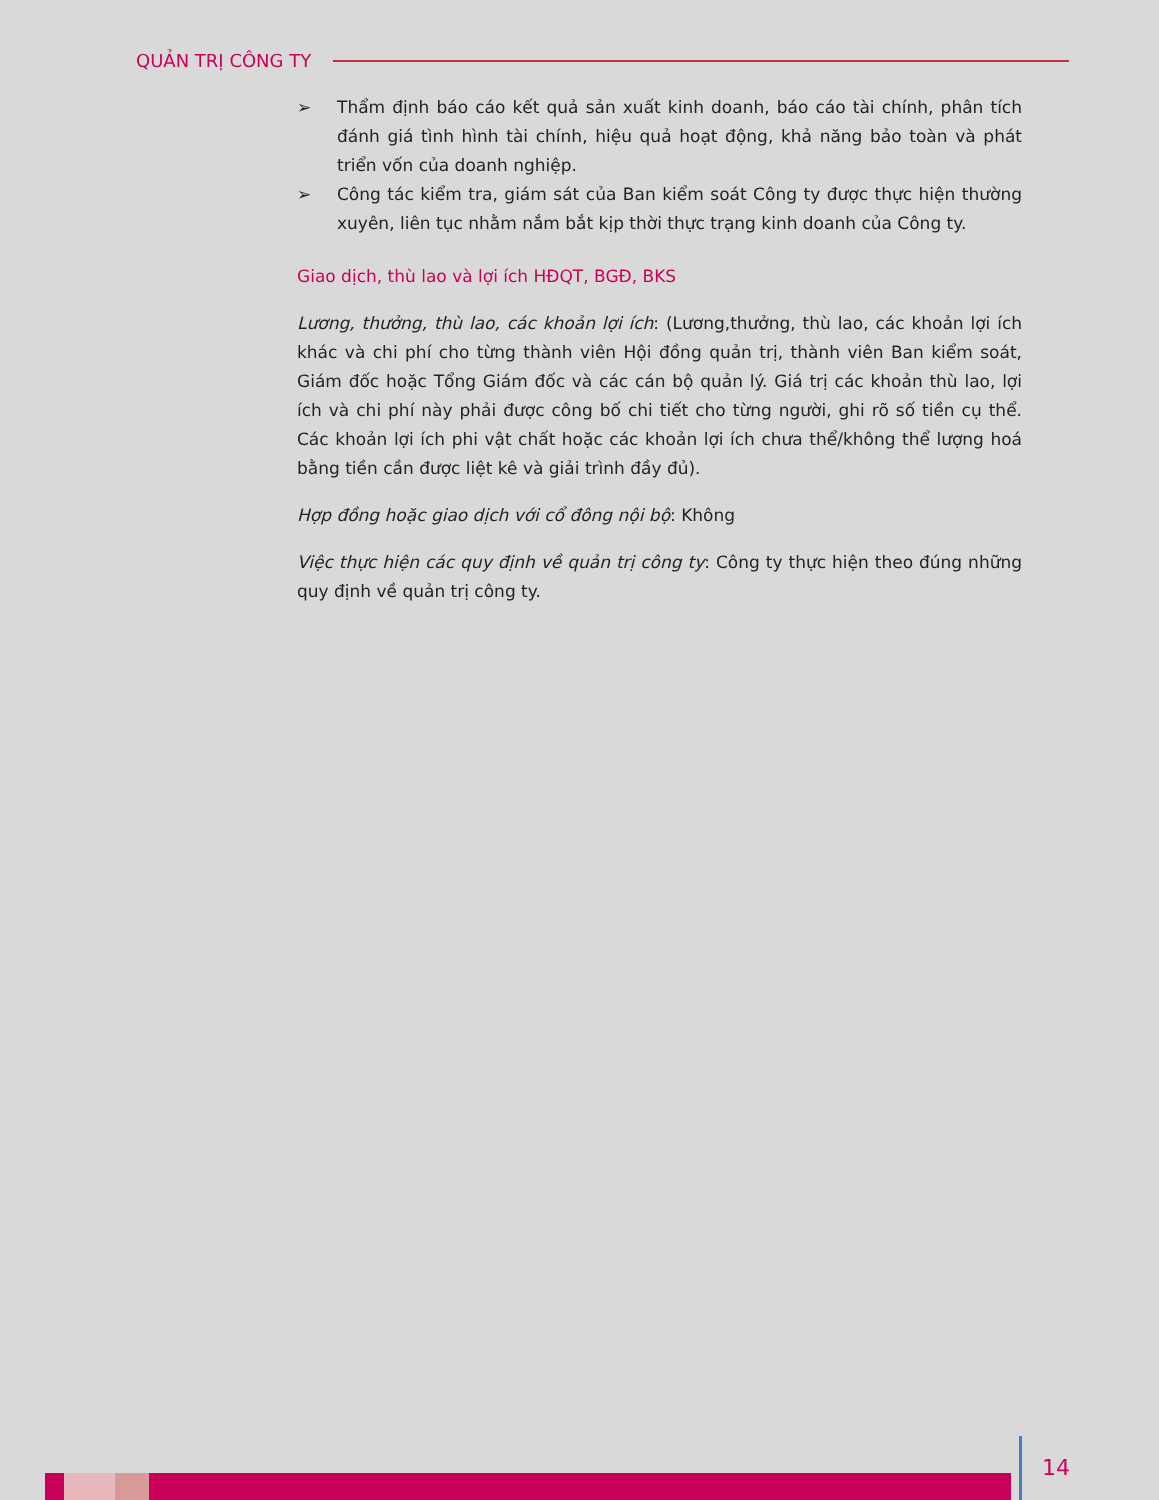QUẢN TRỊ CÔNG TY
➢ Thẩm định báo cáo kết quả sản xuất kinh doanh, báo cáo tài chính, phân tích đánh giá tình hình tài chính, hiệu quả hoạt động, khả năng bảo toàn và phát triển vốn của doanh nghiệp.
➢ Công tác kiểm tra, giám sát của Ban kiểm soát Công ty được thực hiện thường xuyên, liên tục nhằm nắm bắt kịp thời thực trạng kinh doanh của Công ty.
Giao dịch, thù lao và lợi ích HĐQT, BGĐ, BKS
Lương, thưởng, thù lao, các khoản lợi ích: (Lương,thưởng, thù lao, các khoản lợi ích khác và chi phí cho từng thành viên Hội đồng quản trị, thành viên Ban kiểm soát, Giám đốc hoặc Tổng Giám đốc và các cán bộ quản lý. Giá trị các khoản thù lao, lợi ích và chi phí này phải được công bố chi tiết cho từng người, ghi rõ số tiền cụ thể. Các khoản lợi ích phi vật chất hoặc các khoản lợi ích chưa thể/không thể lượng hoá bằng tiền cần được liệt kê và giải trình đầy đủ).
Hợp đồng hoặc giao dịch với cổ đông nội bộ: Không
Việc thực hiện các quy định về quản trị công ty: Công ty thực hiện theo đúng những quy định về quản trị công ty.
14